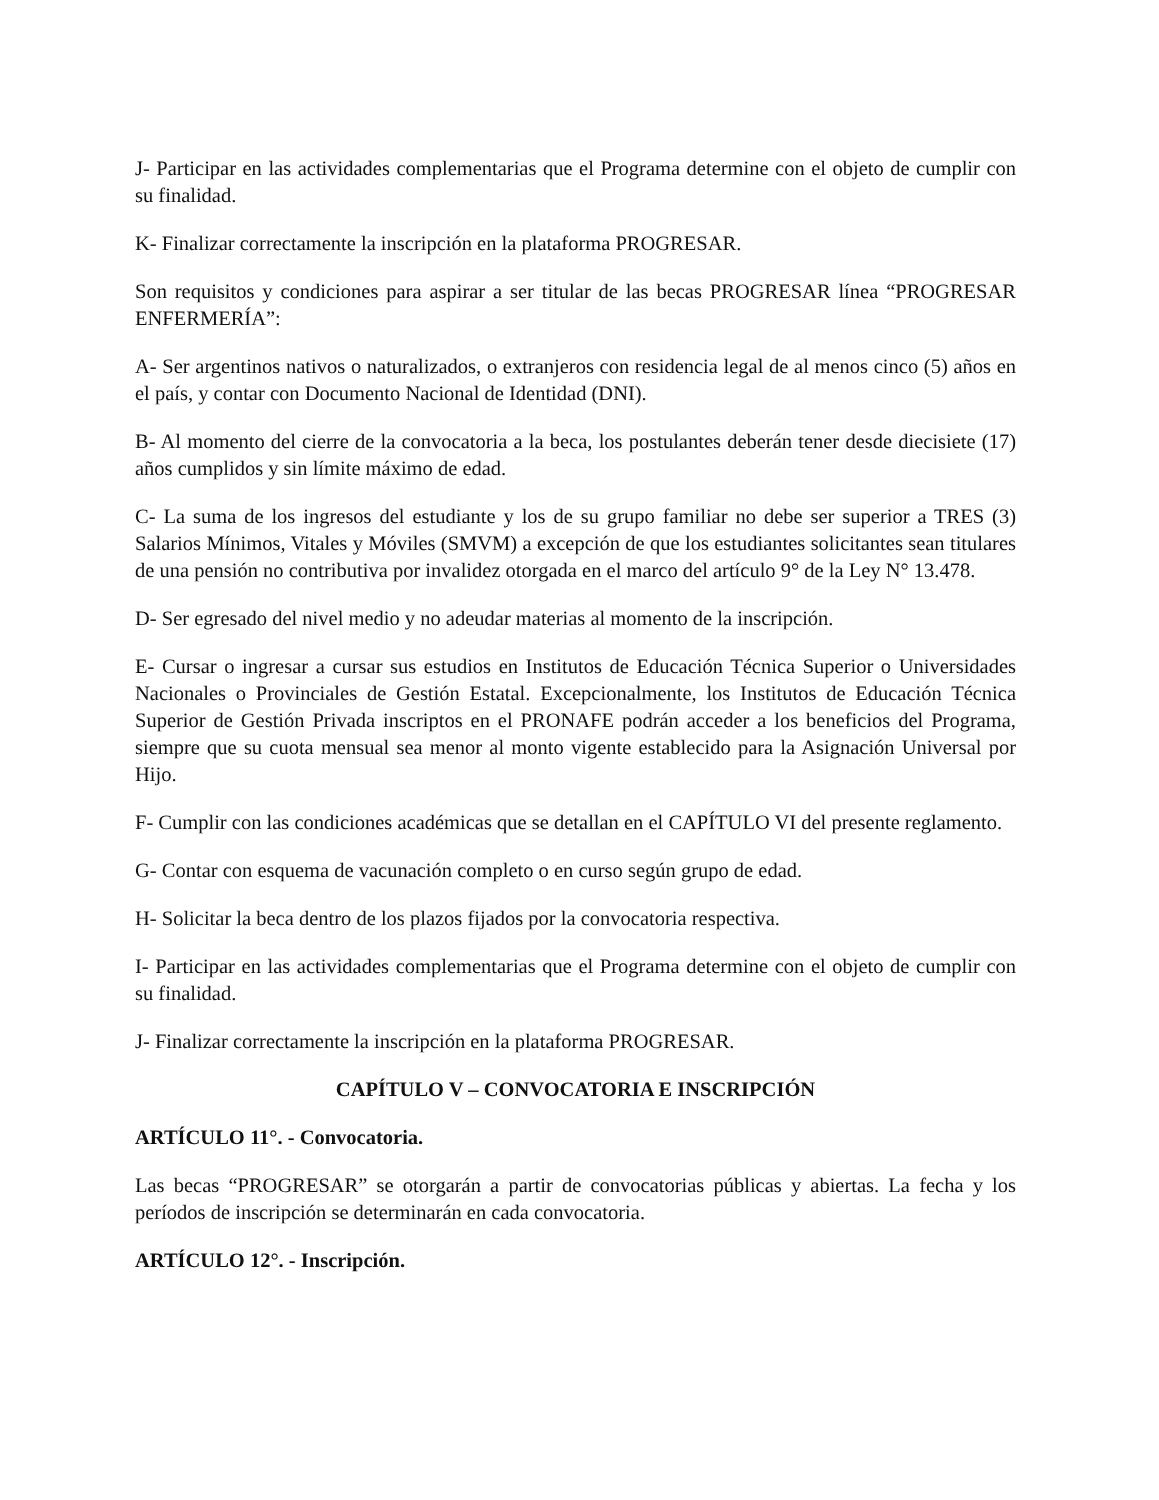J- Participar en las actividades complementarias que el Programa determine con el objeto de cumplir con su finalidad.
K- Finalizar correctamente la inscripción en la plataforma PROGRESAR.
Son requisitos y condiciones para aspirar a ser titular de las becas PROGRESAR línea “PROGRESAR ENFERMERÍA”:
A- Ser argentinos nativos o naturalizados, o extranjeros con residencia legal de al menos cinco (5) años en el país, y contar con Documento Nacional de Identidad (DNI).
B- Al momento del cierre de la convocatoria a la beca, los postulantes deberán tener desde diecisiete (17) años cumplidos y sin límite máximo de edad.
C- La suma de los ingresos del estudiante y los de su grupo familiar no debe ser superior a TRES (3) Salarios Mínimos, Vitales y Móviles (SMVM) a excepción de que los estudiantes solicitantes sean titulares de una pensión no contributiva por invalidez otorgada en el marco del artículo 9° de la Ley N° 13.478.
D- Ser egresado del nivel medio y no adeudar materias al momento de la inscripción.
E- Cursar o ingresar a cursar sus estudios en Institutos de Educación Técnica Superior o Universidades Nacionales o Provinciales de Gestión Estatal. Excepcionalmente, los Institutos de Educación Técnica Superior de Gestión Privada inscriptos en el PRONAFE podrán acceder a los beneficios del Programa, siempre que su cuota mensual sea menor al monto vigente establecido para la Asignación Universal por Hijo.
F- Cumplir con las condiciones académicas que se detallan en el CAPÍTULO VI del presente reglamento.
G- Contar con esquema de vacunación completo o en curso según grupo de edad.
H- Solicitar la beca dentro de los plazos fijados por la convocatoria respectiva.
I- Participar en las actividades complementarias que el Programa determine con el objeto de cumplir con su finalidad.
J- Finalizar correctamente la inscripción en la plataforma PROGRESAR.
CAPÍTULO V – CONVOCATORIA E INSCRIPCIÓN
ARTÍCULO 11°. - Convocatoria.
Las becas “PROGRESAR” se otorgarán a partir de convocatorias públicas y abiertas. La fecha y los períodos de inscripción se determinarán en cada convocatoria.
ARTÍCULO 12°. - Inscripción.